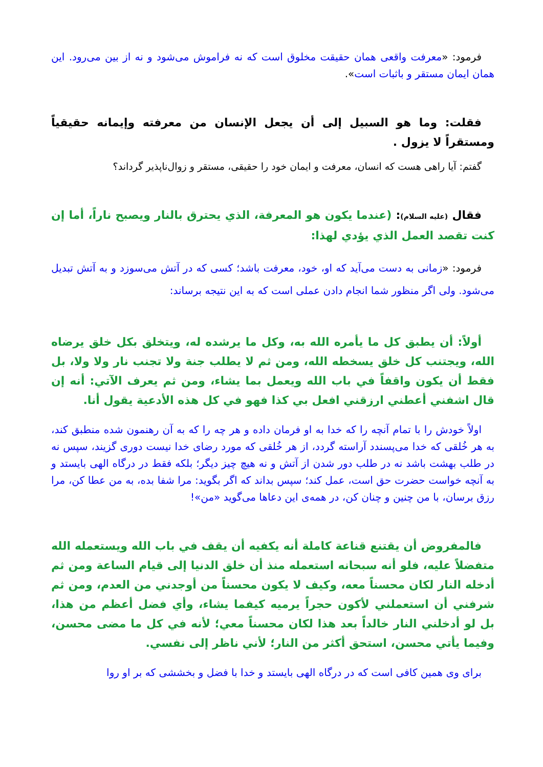فرمود: «معرفت واقعی همان حقیقت مخلوق است که نه فراموش می‌شود و نه از بین می‌رود. این همان ایمان مستقر و باثبات است».
فقلت: وما هو السبيل إلى أن يجعل الإنسان من معرفته وإيمانه حقيقياً ومستقراً لا يزول .
گفتم: آیا راهی هست که انسان، معرفت و ایمان خود را حقیقی، مستقر و زوال‌ناپذیر گرداند؟
فقال (عليه السلام): (عندما يكون هو المعرفة، الذي يحترق بالنار ويصبح ناراً، أما إن كنت تقصد العمل الذي يؤدي لهذا:
فرمود: «زمانی به دست می‌آید که او، خود، معرفت باشد؛ کسی که در آتش می‌سوزد و به آتش تبدیل می‌شود. ولی اگر منظور شما انجام دادن عملی است که به این نتیجه برساند:
أولاً: أن يطبق كل ما يأمره الله به، وكل ما يرشده له، ويتخلق بكل خلق يرضاه الله، ويجتنب كل خلق يسخطه الله، ومن ثم لا يطلب جنة ولا تجنب نار ولا ولا، بل فقط أن يكون واقفاً في باب الله ويعمل بما يشاء، ومن ثم يعرف الآتي: أنه إن قال اشفني أعطني ارزقني افعل بي كذا فهو في كل هذه الأدعية يقول أنا.
اولاً خودش را با تمام آنچه را که خدا به او فرمان داده و هر چه را که به آن رهنمون شده منطبق کند، به هر خُلقی که خدا می‌پسندد آراسته گردد، از هر خُلقی که مورد رضای خدا نیست دوری گزیند، سپس نه در طلب بهشت باشد نه در طلب دور شدن از آتش و نه هیچ چیز دیگر؛ بلکه فقط در درگاه الهی بایستد و به آنچه خواست حضرت حق است، عمل کند؛ سپس بداند که اگر بگوید: مرا شفا بده، به من عطا کن، مرا رزق برسان، با من چنین و چنان کن، در همه‌ی این دعاها می‌گوید «من»!
فالمفروض أن يقتنع قناعة كاملة أنه يكفيه أن يقف في باب الله ويستعمله الله متفضلاً عليه، فلو أنه سبحانه استعمله منذ أن خلق الدنيا إلى قيام الساعة ومن ثم أدخله النار لكان محسناً معه، وكيف لا يكون محسناً من أوجدني من العدم، ومن ثم شرفني أن استعملني لأكون حجراً يرميه كيفما يشاء، وأي فضل أعظم من هذا، بل لو أدخلني النار خالداً بعد هذا لكان محسناً معي؛ لأنه في كل ما مضى محسن، وفيما يأتي محسن، استحق أكثر من النار؛ لأني ناظر إلى نفسي.
برای وی همین کافی است که در درگاه الهی بایستد و خدا با فضل و بخششی که بر او روا